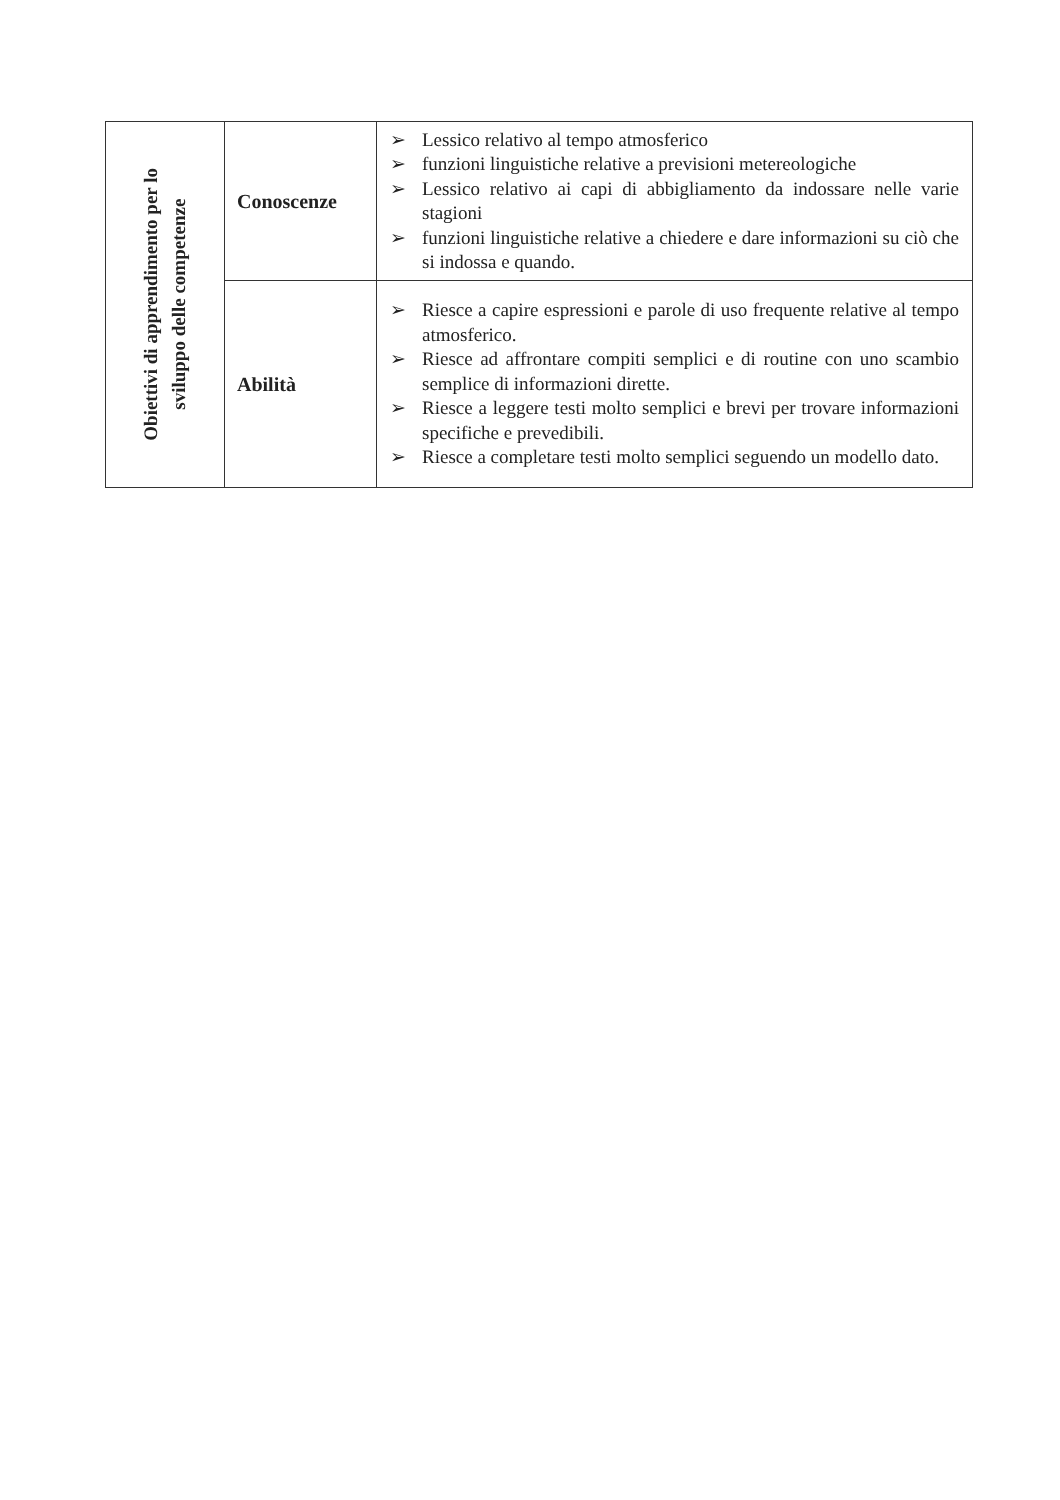| Obiettivi di apprendimento per lo sviluppo delle competenze | Conoscenze | ➢ Lessico relativo al tempo atmosferico ➢ funzioni linguistiche relative a previsioni metereologiche ➢ Lessico relativo ai capi di abbigliamento da indossare nelle varie stagioni ➢ funzioni linguistiche relative a chiedere e dare informazioni su ciò che si indossa e quando. |
| | Abilità | ➢ Riesce a capire espressioni e parole di uso frequente relative al tempo atmosferico. ➢ Riesce ad affrontare compiti semplici e di routine con uno scambio semplice di informazioni dirette. ➢ Riesce a leggere testi molto semplici e brevi per trovare informazioni specifiche e prevedibili. ➢ Riesce a completare testi molto semplici seguendo un modello dato. |